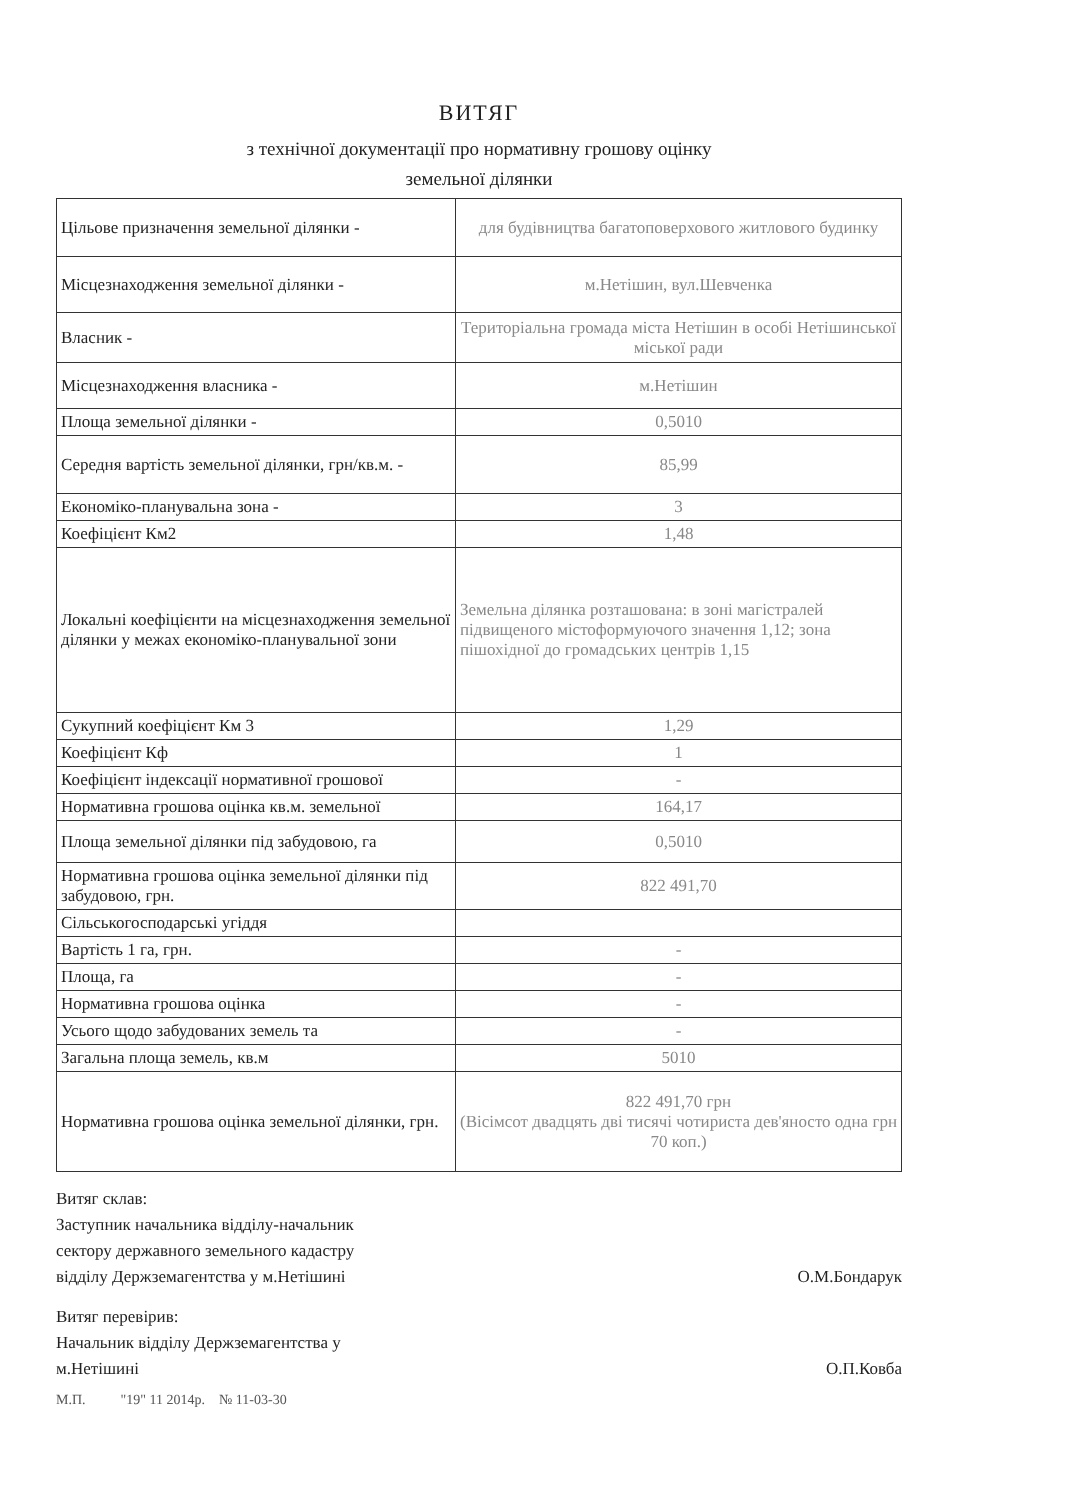ВИТЯГ
з технічної документації про нормативну грошову оцінку
земельної ділянки
| Цільове призначення земельної ділянки - | для будівництва багатоповерхового житлового будинку |
| Місцезнаходження земельної ділянки - | м.Нетішин, вул.Шевченка |
| Власник - | Територіальна громада міста Нетішин в особі Нетішинської міської ради |
| Місцезнаходження власника - | м.Нетішин |
| Площа земельної ділянки - | 0,5010 |
| Середня вартість земельної ділянки, грн/кв.м. - | 85,99 |
| Економіко-планувальна зона - | 3 |
| Коефіцієнт Км2 | 1,48 |
| Локальні коефіцієнти на місцезнаходження земельної ділянки у межах економіко-планувальної зони | Земельна ділянка розташована: в зоні магістралей підвищеного містоформуючого значення 1,12; зона пішохідної до громадських центрів 1,15 |
| Сукупний коефіцієнт Км 3 | 1,29 |
| Коефіцієнт Кф | 1 |
| Коефіцієнт індексації нормативної грошової | - |
| Нормативна грошова оцінка кв.м. земельної | 164,17 |
| Площа земельної ділянки під забудовою, га | 0,5010 |
| Нормативна грошова оцінка земельної ділянки під забудовою, грн. | 822 491,70 |
| Сільськогосподарські угіддя | |
| Вартість 1 га, грн. | - |
| Площа, га | - |
| Нормативна грошова оцінка | - |
| Усього щодо забудованих земель та | - |
| Загальна площа земель, кв.м | 5010 |
| Нормативна грошова оцінка земельної ділянки, грн. | 822 491,70 грн (Вісімсот двадцять дві тисячі чотириста дев'яносто одна грн 70 коп.) |
Витяг склав:
Заступник начальника відділу-начальник
сектору державного земельного кадастру
відділу Держземагентства у м.Нетішині
О.М.Бондарук
Витяг перевірив:
Начальник відділу Держземагентства у
м.Нетішині
О.П.Ковба
М.П. "19" 11 2014р. № 11-03-30